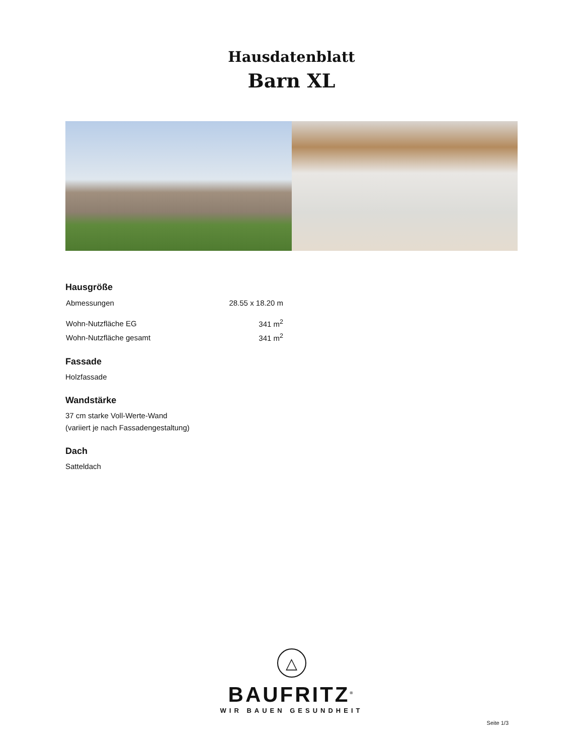Hausdatenblatt
Barn XL
Hausgröße
| Abmessungen | 28.55 x 18.20 m |
| Wohn-Nutzfläche EG | 341 m<sup>2</sup> |
| Wohn-Nutzfläche gesamt | 341 m<sup>2</sup> |
Fassade
Holzfassade
Wandstärke
37 cm starke Voll-Werte-Wand
(variiert je nach Fassadengestaltung)
Dach
Satteldach
△
BAUFRITZ<sup>®</sup>
WIR BAUEN GESUNDHEIT
Seite 1/3